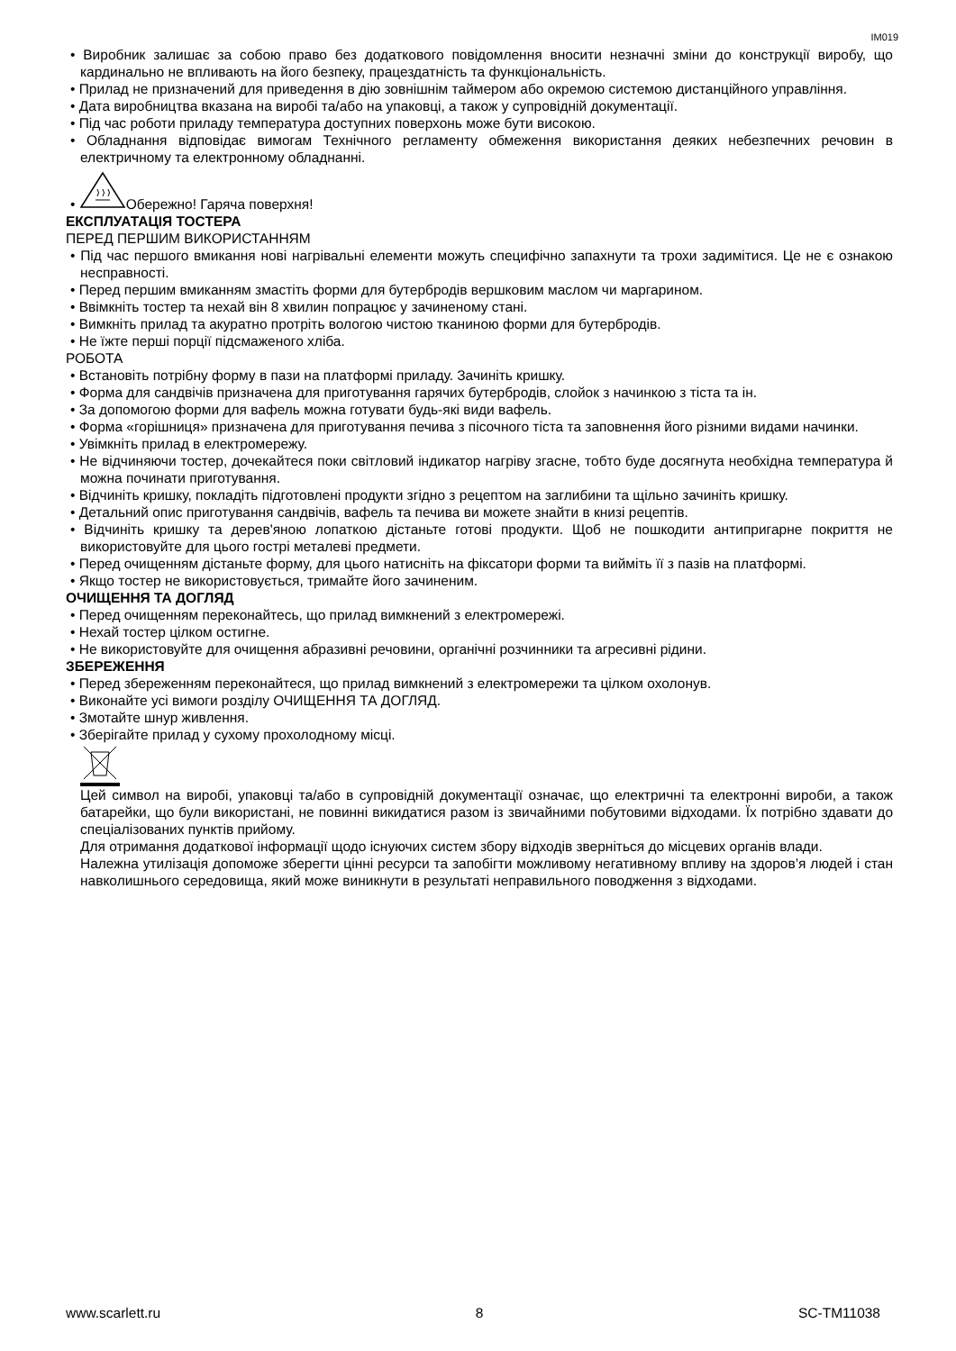IM019
• Виробник залишає за собою право без додаткового повідомлення вносити незначні зміни до конструкції виробу, що кардинально не впливають на його безпеку, працездатність та функціональність.
• Прилад не призначений для приведення в дію зовнішнім таймером або окремою системою дистанційного управління.
• Дата виробництва вказана на виробі та/або на упаковці, а також у супровідній документації.
• Під час роботи приладу температура доступних поверхонь може бути високою.
• Обладнання відповідає вимогам Технічного регламенту обмеження використання деяких небезпечних речовин в електричному та електронному обладнанні.
• Обережно! Гаряча поверхня!
ЕКСПЛУАТАЦІЯ ТОСТЕРА
ПЕРЕД ПЕРШИМ ВИКОРИСТАННЯМ
• Під час першого вмикання нові нагрівальні елементи можуть специфічно запахнути та трохи задимітися. Це не є ознакою несправності.
• Перед першим вмиканням змастіть форми для бутербродів вершковим маслом чи маргарином.
• Ввімкніть тостер та нехай він 8 хвилин попрацює у зачиненому стані.
• Вимкніть прилад та акуратно протріть вологою чистою тканиною форми для бутербродів.
• Не їжте перші порції підсмаженого хліба.
РОБОТА
• Встановіть потрібну форму в пази на платформі приладу. Зачиніть кришку.
• Форма для сандвічів призначена для приготування гарячих бутербродів, слойок з начинкою з тіста та ін.
• За допомогою форми для вафель можна готувати будь-які види вафель.
• Форма «горішниця» призначена для приготування печива з пісочного тіста та заповнення його різними видами начинки.
• Увімкніть прилад в електромережу.
• Не відчиняючи тостер, дочекайтеся поки світловий індикатор нагріву згасне, тобто буде досягнута необхідна температура й можна починати приготування.
• Відчиніть кришку, покладіть підготовлені продукти згідно з рецептом на заглибини та щільно зачиніть кришку.
• Детальний опис приготування сандвічів, вафель та печива ви можете знайти в книзі рецептів.
• Відчиніть кришку та дерев'яною лопаткою дістаньте готові продукти. Щоб не пошкодити антипригарне покриття не використовуйте для цього гострі металеві предмети.
• Перед очищенням дістаньте форму, для цього натисніть на фіксатори форми та вийміть її з пазів на платформі.
• Якщо тостер не використовується, тримайте його зачиненим.
ОЧИЩЕННЯ ТА ДОГЛЯД
• Перед очищенням переконайтесь, що прилад вимкнений з електромережі.
• Нехай тостер цілком остигне.
• Не використовуйте для очищення абразивні речовини, органічні розчинники та агресивні рідини.
ЗБЕРЕЖЕННЯ
• Перед збереженням переконайтеся, що прилад вимкнений з електромережи та цілком охолонув.
• Виконайте усі вимоги розділу ОЧИЩЕННЯ ТА ДОГЛЯД.
• Змотайте шнур живлення.
• Зберігайте прилад у сухому прохолодному місці.
Цей символ на виробі, упаковці та/або в супровідній документації означає, що електричні та електронні вироби, а також батарейки, що були використані, не повинні викидатися разом із звичайними побутовими відходами. Їх потрібно здавати до спеціалізованих пунктів прийому.
Для отримання додаткової інформації щодо існуючих систем збору відходів зверніться до місцевих органів влади.
Належна утилізація допоможе зберегти цінні ресурси та запобігти можливому негативному впливу на здоров’я людей і стан навколишнього середовища, який може виникнути в результаті неправильного поводження з відходами.
www.scarlett.ru 8 SC-TM11038